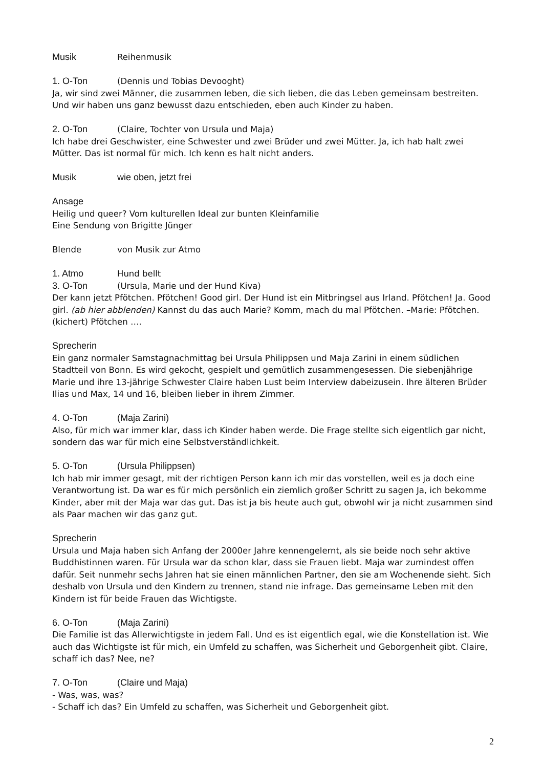Musik Reihenmusik
1. O-Ton (Dennis und Tobias Devooght)
Ja, wir sind zwei Männer, die zusammen leben, die sich lieben, die das Leben gemeinsam bestreiten. Und wir haben uns ganz bewusst dazu entschieden, eben auch Kinder zu haben.
2. O-Ton (Claire, Tochter von Ursula und Maja)
Ich habe drei Geschwister, eine Schwester und zwei Brüder und zwei Mütter. Ja, ich hab halt zwei Mütter. Das ist normal für mich. Ich kenn es halt nicht anders.
Musik wie oben, jetzt frei
Ansage
Heilig und queer? Vom kulturellen Ideal zur bunten Kleinfamilie
Eine Sendung von Brigitte Jünger
Blende von Musik zur Atmo
1. Atmo Hund bellt
3. O-Ton (Ursula, Marie und der Hund Kiva)
Der kann jetzt Pfötchen. Pfötchen! Good girl. Der Hund ist ein Mitbringsel aus Irland. Pfötchen! Ja. Good girl. (ab hier abblenden) Kannst du das auch Marie? Komm, mach du mal Pfötchen. –Marie: Pfötchen. (kichert) Pfötchen ….
Sprecherin
Ein ganz normaler Samstagnachmittag bei Ursula Philippsen und Maja Zarini in einem südlichen Stadtteil von Bonn. Es wird gekocht, gespielt und gemütlich zusammengesessen. Die siebenjährige Marie und ihre 13-jährige Schwester Claire haben Lust beim Interview dabeizusein. Ihre älteren Brüder Ilias und Max, 14 und 16, bleiben lieber in ihrem Zimmer.
4. O-Ton (Maja Zarini)
Also, für mich war immer klar, dass ich Kinder haben werde. Die Frage stellte sich eigentlich gar nicht, sondern das war für mich eine Selbstverständlichkeit.
5. O-Ton (Ursula Philippsen)
Ich hab mir immer gesagt, mit der richtigen Person kann ich mir das vorstellen, weil es ja doch eine Verantwortung ist. Da war es für mich persönlich ein ziemlich großer Schritt zu sagen Ja, ich bekomme Kinder, aber mit der Maja war das gut. Das ist ja bis heute auch gut, obwohl wir ja nicht zusammen sind als Paar machen wir das ganz gut.
Sprecherin
Ursula und Maja haben sich Anfang der 2000er Jahre kennengelernt, als sie beide noch sehr aktive Buddhistinnen waren. Für Ursula war da schon klar, dass sie Frauen liebt. Maja war zumindest offen dafür. Seit nunmehr sechs Jahren hat sie einen männlichen Partner, den sie am Wochenende sieht. Sich deshalb von Ursula und den Kindern zu trennen, stand nie infrage. Das gemeinsame Leben mit den Kindern ist für beide Frauen das Wichtigste.
6. O-Ton (Maja Zarini)
Die Familie ist das Allerwichtigste in jedem Fall. Und es ist eigentlich egal, wie die Konstellation ist. Wie auch das Wichtigste ist für mich, ein Umfeld zu schaffen, was Sicherheit und Geborgenheit gibt. Claire, schaff ich das? Nee, ne?
7. O-Ton (Claire und Maja)
- Was, was, was?
- Schaff ich das? Ein Umfeld zu schaffen, was Sicherheit und Geborgenheit gibt.
2